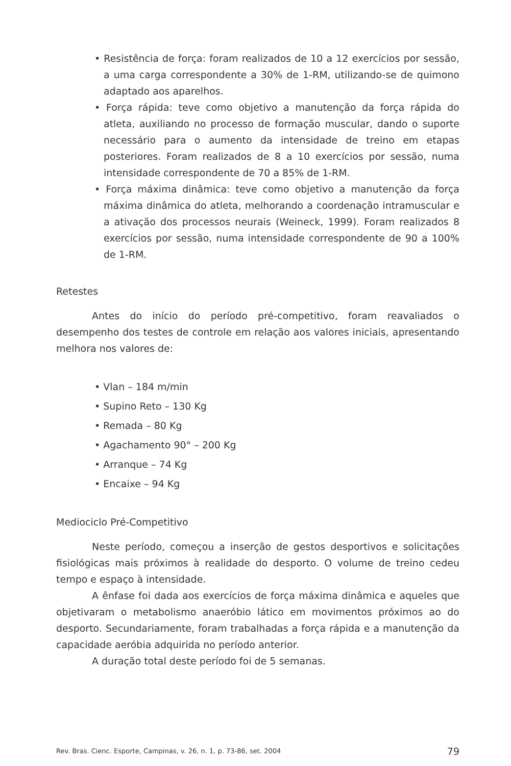• Resistência de força: foram realizados de 10 a 12 exercícios por sessão, a uma carga correspondente a 30% de 1-RM, utilizando-se de quimono adaptado aos aparelhos.
• Força rápida: teve como objetivo a manutenção da força rápida do atleta, auxiliando no processo de formação muscular, dando o suporte necessário para o aumento da intensidade de treino em etapas posteriores. Foram realizados de 8 a 10 exercícios por sessão, numa intensidade correspondente de 70 a 85% de 1-RM.
• Força máxima dinâmica: teve como objetivo a manutenção da força máxima dinâmica do atleta, melhorando a coordenação intramuscular e a ativação dos processos neurais (Weineck, 1999). Foram realizados 8 exercícios por sessão, numa intensidade correspondente de 90 a 100% de 1-RM.
Retestes
Antes do início do período pré-competitivo, foram reavaliados o desempenho dos testes de controle em relação aos valores iniciais, apresentando melhora nos valores de:
• Vlan – 184 m/min
• Supino Reto – 130 Kg
• Remada – 80 Kg
• Agachamento 90° – 200 Kg
• Arranque – 74 Kg
• Encaixe – 94 Kg
Mediociclo Pré-Competitivo
Neste período, começou a inserção de gestos desportivos e solicitações fisiológicas mais próximos à realidade do desporto. O volume de treino cedeu tempo e espaço à intensidade.
A ênfase foi dada aos exercícios de força máxima dinâmica e aqueles que objetivaram o metabolismo anaeróbio lático em movimentos próximos ao do desporto. Secundariamente, foram trabalhadas a força rápida e a manutenção da capacidade aeróbia adquirida no período anterior.
A duração total deste período foi de 5 semanas.
Rev. Bras. Cienc. Esporte, Campinas, v. 26, n. 1, p. 73-86, set. 2004 79